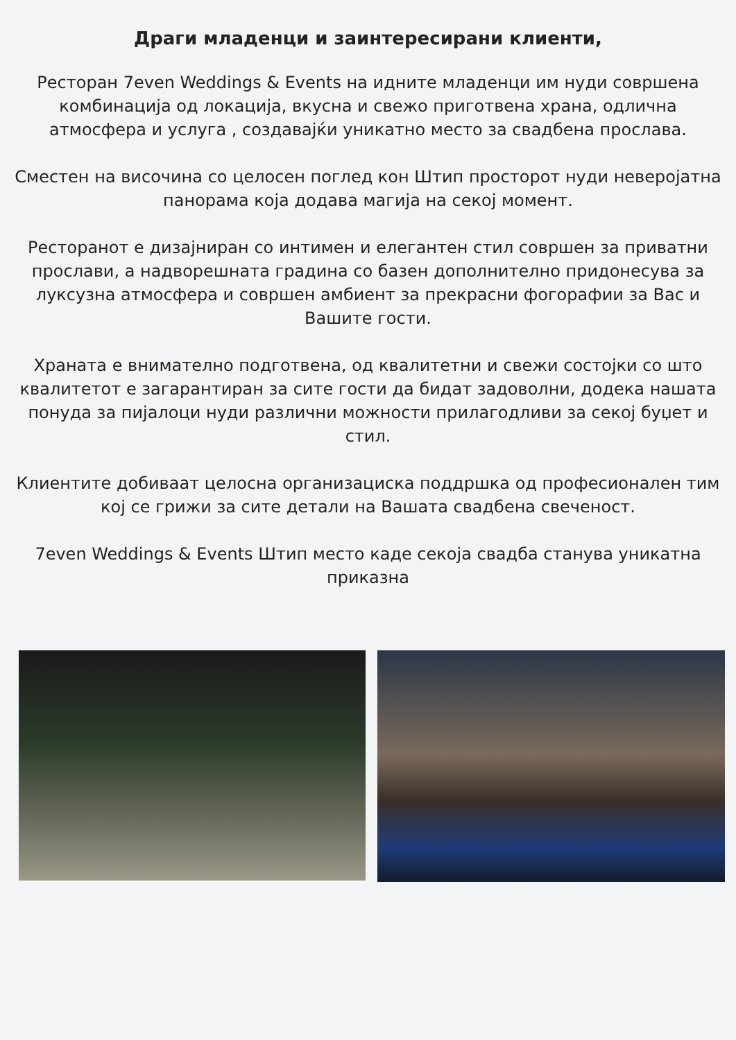Драги младенци и заинтересирани клиенти,
Ресторан 7even Weddings & Events на идните младенци им нуди совршена комбинација од локација, вкусна и свежо приготвена храна, одлична атмосфера и услуга , создавајќи уникатно место за свадбена прослава.
Сместен на височина со целосен поглед кон Штип просторот нуди неверојатна панорама која додава магија на секој момент.
Ресторанот е дизајниран со интимен и елегантен стил совршен за приватни прослави, а надворешната градина со базен дополнително придонесува за луксузна атмосфера и совршен амбиент за прекрасни фогорафии за Вас и Вашите гости.
Храната е внимателно подготвена, од квалитетни и свежи состојки со што квалитетот е загарантиран за сите гости да бидат задоволни, додека нашата понуда за пијалоци нуди различни можности прилагодливи за секој буџет и стил.
Клиентите добиваат целосна организациска поддршка од професионален тим кој се грижи за сите детали на Вашата свадбена свеченост.
7even Weddings & Events Штип место каде секоја свадба станува уникатна приказна